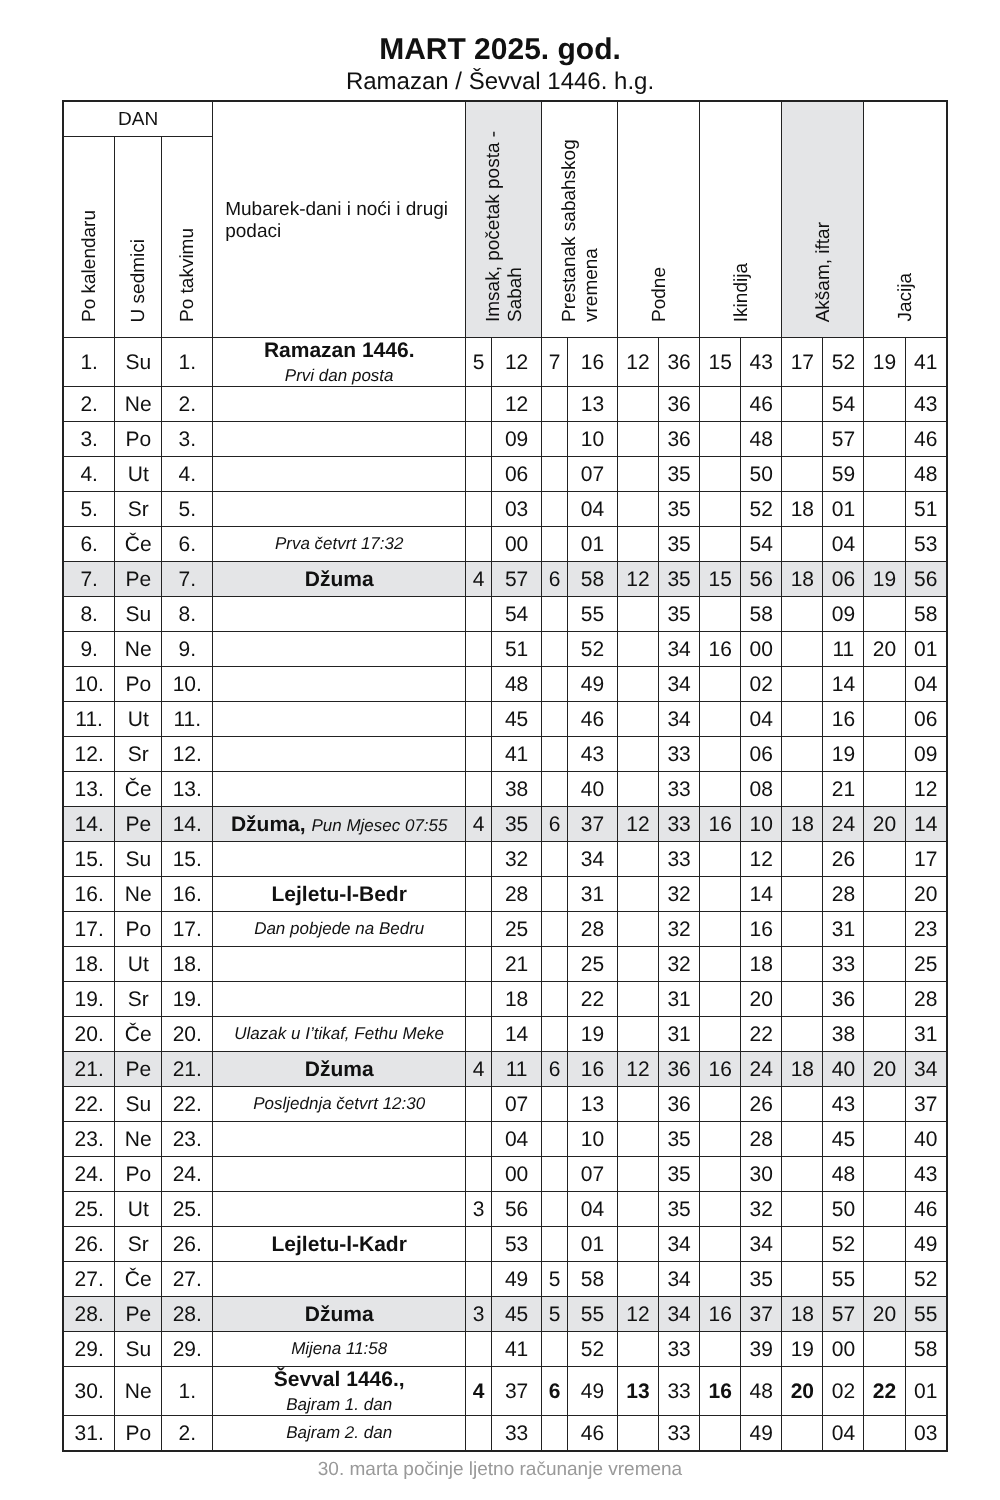MART 2025. god.
Ramazan / Ševval 1446. h.g.
| DAN | | | Mubarek-dani i noći i drugi podaci | Imsak, početak posta - Sabah | | Prestanak sabahskog vremena | | Podne | | Ikindija | | Akšam, iftar | | Jacija | |
| --- | --- | --- | --- | --- | --- | --- | --- | --- | --- | --- | --- | --- | --- | --- | --- |
| Po kalendaru | U sedmici | Po takvimu | | | | | | | | | | | | | |
| 1. | Su | 1. | Ramazan 1446. Prvi dan posta | 5 | 12 | 7 | 16 | 12 | 36 | 15 | 43 | 17 | 52 | 19 | 41 |
| 2. | Ne | 2. | | | 12 | | 13 | | 36 | | 46 | | 54 | | 43 |
| 3. | Po | 3. | | | 09 | | 10 | | 36 | | 48 | | 57 | | 46 |
| 4. | Ut | 4. | | | 06 | | 07 | | 35 | | 50 | | 59 | | 48 |
| 5. | Sr | 5. | | | 03 | | 04 | | 35 | | 52 | 18 | 01 | | 51 |
| 6. | Če | 6. | Prva četvrt 17:32 | | 00 | | 01 | | 35 | | 54 | | 04 | | 53 |
| 7. | Pe | 7. | Džuma | 4 | 57 | 6 | 58 | 12 | 35 | 15 | 56 | 18 | 06 | 19 | 56 |
| 8. | Su | 8. | | | 54 | | 55 | | 35 | | 58 | | 09 | | 58 |
| 9. | Ne | 9. | | | 51 | | 52 | | 34 | 16 | 00 | | 11 | 20 | 01 |
| 10. | Po | 10. | | | 48 | | 49 | | 34 | | 02 | | 14 | | 04 |
| 11. | Ut | 11. | | | 45 | | 46 | | 34 | | 04 | | 16 | | 06 |
| 12. | Sr | 12. | | | 41 | | 43 | | 33 | | 06 | | 19 | | 09 |
| 13. | Če | 13. | | | 38 | | 40 | | 33 | | 08 | | 21 | | 12 |
| 14. | Pe | 14. | Džuma, Pun Mjesec 07:55 | 4 | 35 | 6 | 37 | 12 | 33 | 16 | 10 | 18 | 24 | 20 | 14 |
| 15. | Su | 15. | | | 32 | | 34 | | 33 | | 12 | | 26 | | 17 |
| 16. | Ne | 16. | Lejletu-l-Bedr | | 28 | | 31 | | 32 | | 14 | | 28 | | 20 |
| 17. | Po | 17. | Dan pobjede na Bedru | | 25 | | 28 | | 32 | | 16 | | 31 | | 23 |
| 18. | Ut | 18. | | | 21 | | 25 | | 32 | | 18 | | 33 | | 25 |
| 19. | Sr | 19. | | | 18 | | 22 | | 31 | | 20 | | 36 | | 28 |
| 20. | Če | 20. | Ulazak u I’tikaf, Fethu Meke | | 14 | | 19 | | 31 | | 22 | | 38 | | 31 |
| 21. | Pe | 21. | Džuma | 4 | 11 | 6 | 16 | 12 | 36 | 16 | 24 | 18 | 40 | 20 | 34 |
| 22. | Su | 22. | Posljednja četvrt 12:30 | | 07 | | 13 | | 36 | | 26 | | 43 | | 37 |
| 23. | Ne | 23. | | | 04 | | 10 | | 35 | | 28 | | 45 | | 40 |
| 24. | Po | 24. | | | 00 | | 07 | | 35 | | 30 | | 48 | | 43 |
| 25. | Ut | 25. | | 3 | 56 | | 04 | | 35 | | 32 | | 50 | | 46 |
| 26. | Sr | 26. | Lejletu-l-Kadr | | 53 | | 01 | | 34 | | 34 | | 52 | | 49 |
| 27. | Če | 27. | | | 49 | 5 | 58 | | 34 | | 35 | | 55 | | 52 |
| 28. | Pe | 28. | Džuma | 3 | 45 | 5 | 55 | 12 | 34 | 16 | 37 | 18 | 57 | 20 | 55 |
| 29. | Su | 29. | Mijena 11:58 | | 41 | | 52 | | 33 | | 39 | 19 | 00 | | 58 |
| 30. | Ne | 1. | Ševval 1446., Bajram 1. dan | 4 | 37 | 6 | 49 | 13 | 33 | 16 | 48 | 20 | 02 | 22 | 01 |
| 31. | Po | 2. | Bajram 2. dan | | 33 | | 46 | | 33 | | 49 | | 04 | | 03 |
30. marta počinje ljetno računanje vremena